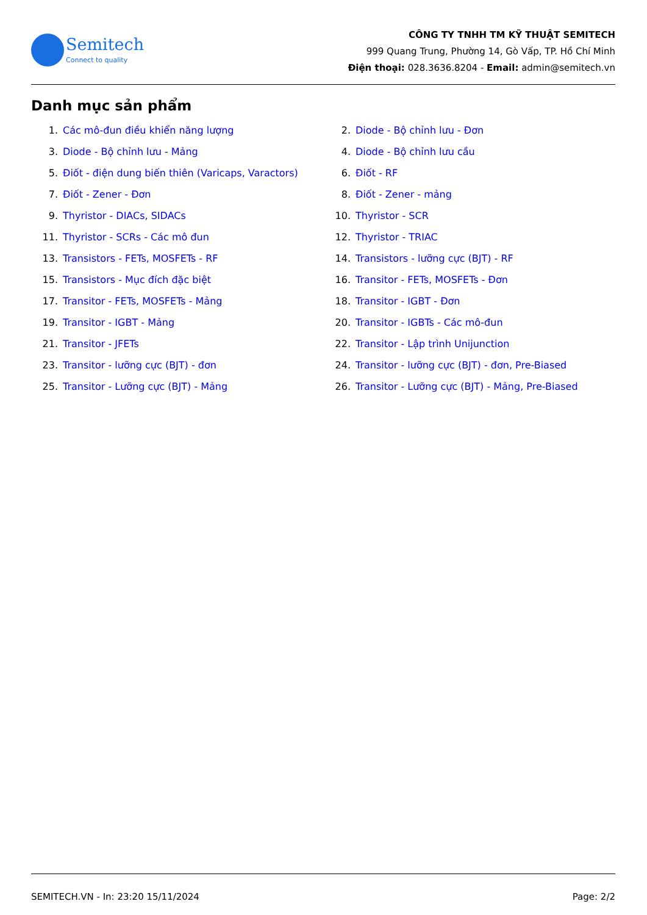Semitech
Connect to quality
CÔNG TY TNHH TM KỸ THUẬT SEMITECH
999 Quang Trung, Phường 14, Gò Vấp, TP. Hồ Chí Minh
Điện thoại: 028.3636.8204 - Email: admin@semitech.vn
Danh mục sản phẩm
1. Các mô-đun điều khiển năng lượng
2. Diode - Bộ chỉnh lưu - Đơn
3. Diode - Bộ chỉnh lưu - Mảng
4. Diode - Bộ chỉnh lưu cầu
5. Điốt - điện dung biến thiên (Varicaps, Varactors)
6. Điốt - RF
7. Điốt - Zener - Đơn
8. Điốt - Zener - mảng
9. Thyristor - DIACs, SIDACs
10. Thyristor - SCR
11. Thyristor - SCRs - Các mô đun
12. Thyristor - TRIAC
13. Transistors - FETs, MOSFETs - RF
14. Transistors - lưỡng cực (BJT) - RF
15. Transistors - Mục đích đặc biệt
16. Transitor - FETs, MOSFETs - Đơn
17. Transitor - FETs, MOSFETs - Mảng
18. Transitor - IGBT - Đơn
19. Transitor - IGBT - Mảng
20. Transitor - IGBTs - Các mô-đun
21. Transitor - JFETs
22. Transitor - Lập trình Unijunction
23. Transitor - lưỡng cực (BJT) - đơn
24. Transitor - lưỡng cực (BJT) - đơn, Pre-Biased
25. Transitor - Lưỡng cực (BJT) - Mảng
26. Transitor - Lưỡng cực (BJT) - Mảng, Pre-Biased
SEMITECH.VN - In: 23:20 15/11/2024 Page: 2/2